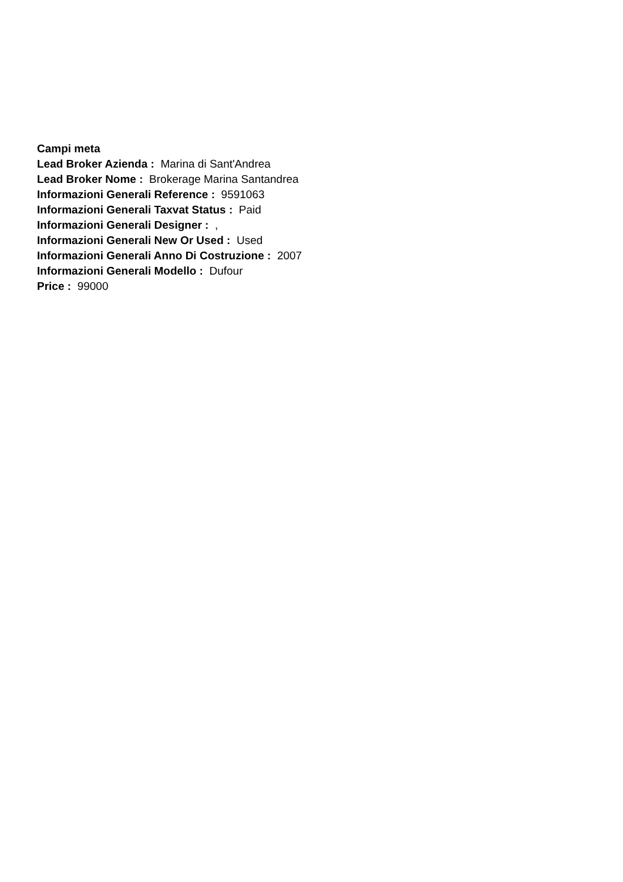Campi meta
Lead Broker Azienda : Marina di Sant'Andrea
Lead Broker Nome : Brokerage Marina Santandrea
Informazioni Generali Reference : 9591063
Informazioni Generali Taxvat Status : Paid
Informazioni Generali Designer : ,
Informazioni Generali New Or Used : Used
Informazioni Generali Anno Di Costruzione : 2007
Informazioni Generali Modello : Dufour
Price : 99000